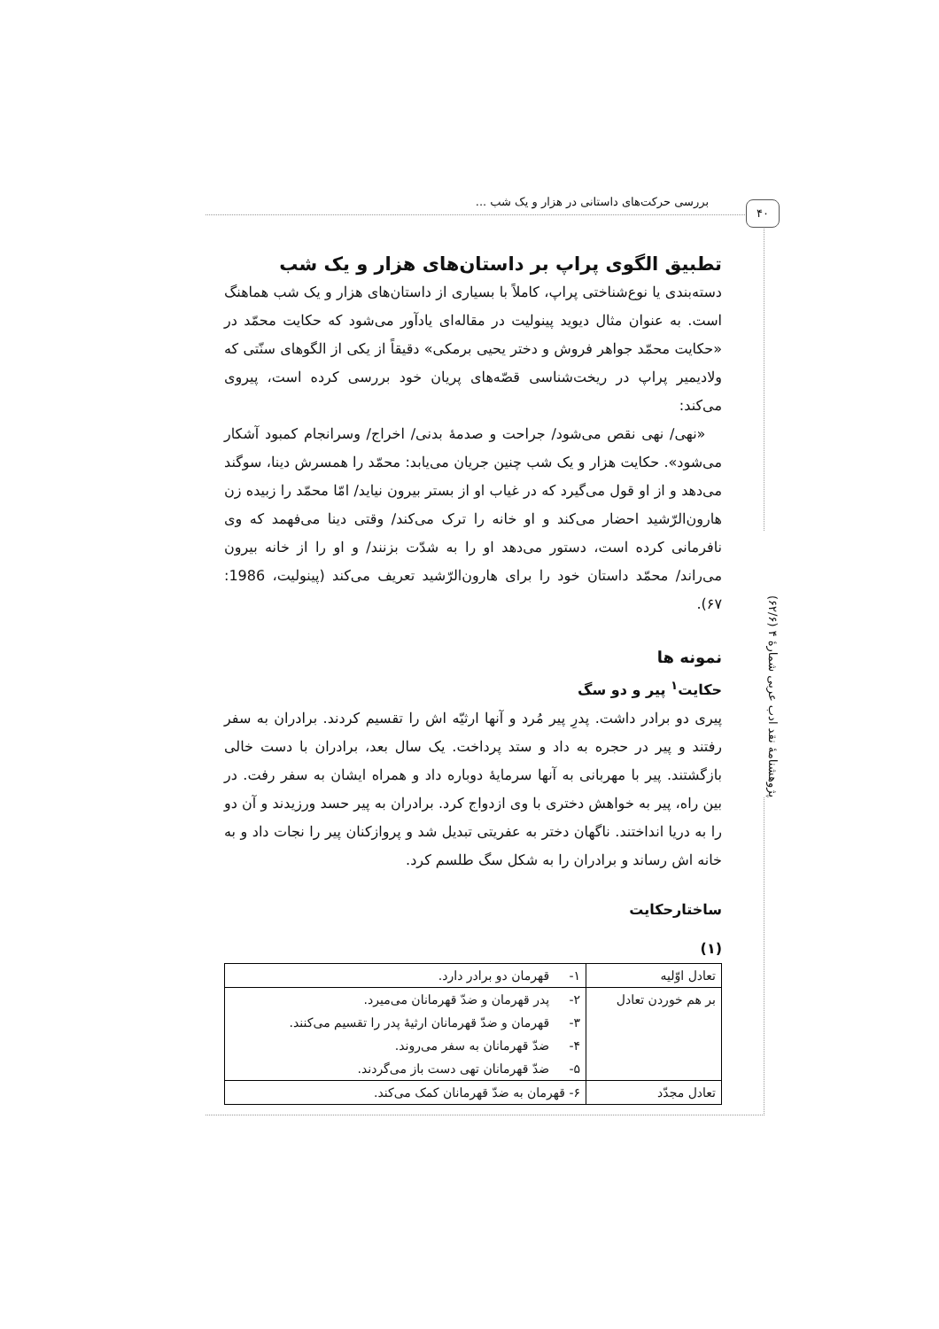بررسی حرکت‌های داستانی در هزار و یک شب ... ۴۰
پژوهشنامهٔ نقد ادب عربی شمارهٔ ۴ (۶۲/۶)
تطبیق الگوی پراپ بر داستان‌های هزار و یک شب
دسته‌بندی یا نوع‌شناختی پراپ، کاملاً با بسیاری از داستان‌های هزار و یک شب هماهنگ است. به عنوان مثال دیوید پینولیت در مقاله‌ای یادآور می‌شود که حکایت محمّد در «حکایت محمّد جواهر فروش و دختر یحیی برمکی» دقیقاً از یکی از الگوهای سنّتی که ولادیمیر پراپ در ریخت‌شناسی قصّه‌های پریان خود بررسی کرده است، پیروی می‌کند:
«نهی/ نهی نقص می‌شود/ جراحت و صدمهٔ بدنی/ اخراج/ وسرانجام کمبود آشکار می‌شود». حکایت هزار و یک شب چنین جریان می‌یابد: محمّد را همسرش دینا، سوگند می‌دهد و از او قول می‌گیرد که در غیاب او از بستر بیرون نیاید/ امّا محمّد را زبیده زن هارون‌الرّشید احضار می‌کند و او خانه را ترک می‌کند/ وقتی دینا می‌فهمد که وی نافرمانی کرده است، دستور می‌دهد او را به شدّت بزنند/ و او را از خانه بیرون می‌راند/ محمّد داستان خود را برای هارون‌الرّشید تعریف می‌کند (پینولیت، 1986: ۶۷).
نمونه ها
حکایت<sup>۱</sup> پیر و دو سگ
پیری دو برادر داشت. پدرِ پیر مُرد و آنها ارثیّه اش را تقسیم کردند. برادران به سفر رفتند و پیر در حجره به داد و ستد پرداخت. یک سال بعد، برادران با دست خالی بازگشتند. پیر با مهربانی به آنها سرمایهٔ دوباره داد و همراه ایشان به سفر رفت. در بین راه، پیر به خواهش دختری با وی ازدواج کرد. برادران به پیر حسد ورزیدند و آن دو را به دریا انداختند. ناگهان دختر به عفریتی تبدیل شد و پروازکنان پیر را نجات داد و به خانه اش رساند و برادران را به شکل سگ طلسم کرد.
ساختارحکایت
(۱)
| تعادل اوّلیه | ۱- قهرمان دو برادر دارد. |
| بر هم خوردن تعادل | ۲- پدر قهرمان و ضدّ قهرمانان می‌میرد. ۳- قهرمان و ضدّ قهرمانان ارثیهٔ پدر را تقسیم می‌کنند. ۴- ضدّ قهرمانان به سفر می‌روند. ۵- ضدّ قهرمانان تهی دست باز می‌گردند. |
| تعادل مجدّد | ۶- قهرمان به ضدّ قهرمانان کمک می‌کند. |